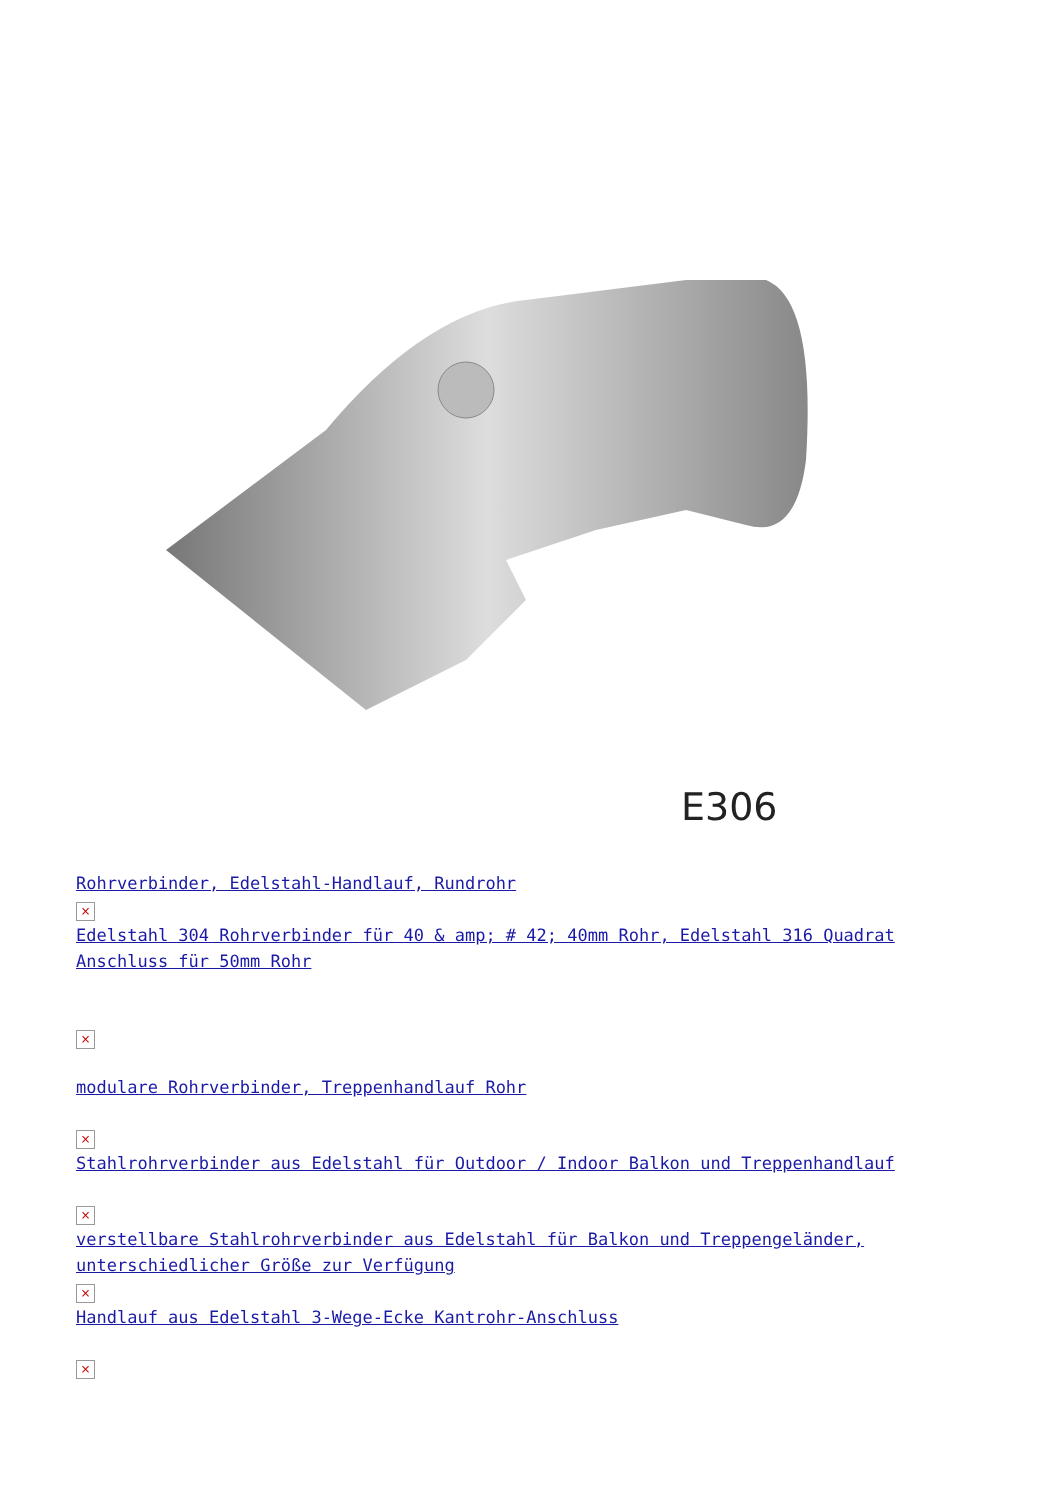E306
Rohrverbinder, Edelstahl-Handlauf, Rundrohr
×
Edelstahl 304 Rohrverbinder für 40 & amp; # 42; 40mm Rohr, Edelstahl 316 Quadrat Anschluss für 50mm Rohr
×
modulare Rohrverbinder, Treppenhandlauf Rohr
×
Stahlrohrverbinder aus Edelstahl für Outdoor / Indoor Balkon und Treppenhandlauf
×
verstellbare Stahlrohrverbinder aus Edelstahl für Balkon und Treppengeländer, unterschiedlicher Größe zur Verfügung
×
Handlauf aus Edelstahl 3-Wege-Ecke Kantrohr-Anschluss
×